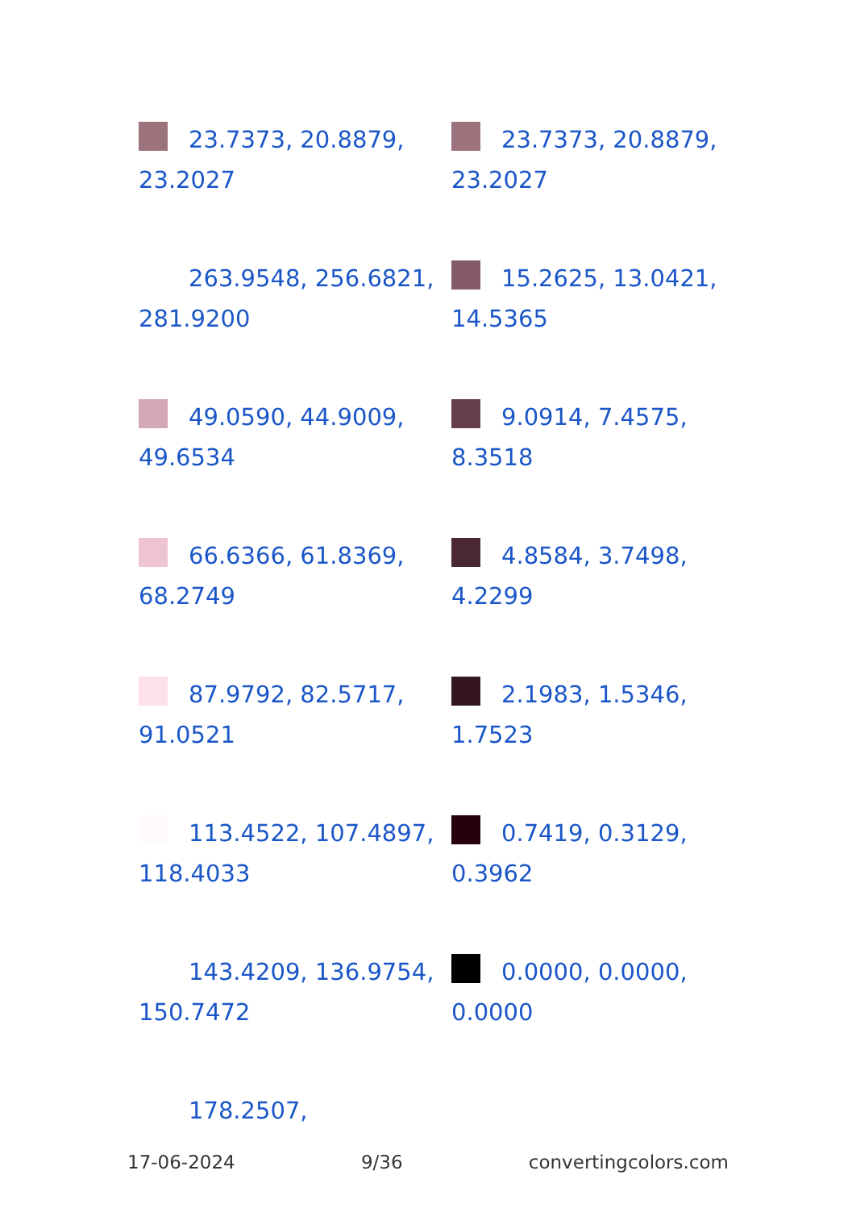23.7373, 20.8879, 23.2027
23.7373, 20.8879, 23.2027
263.9548, 256.6821, 281.9200
15.2625, 13.0421, 14.5365
49.0590, 44.9009, 49.6534
9.0914, 7.4575, 8.3518
66.6366, 61.8369, 68.2749
4.8584, 3.7498, 4.2299
87.9792, 82.5717, 91.0521
2.1983, 1.5346, 1.7523
113.4522, 107.4897, 118.4033
0.7419, 0.3129, 0.3962
143.4209, 136.9754, 150.7472
0.0000, 0.0000, 0.0000
178.2507,
17-06-2024 9/36 convertingcolors.com